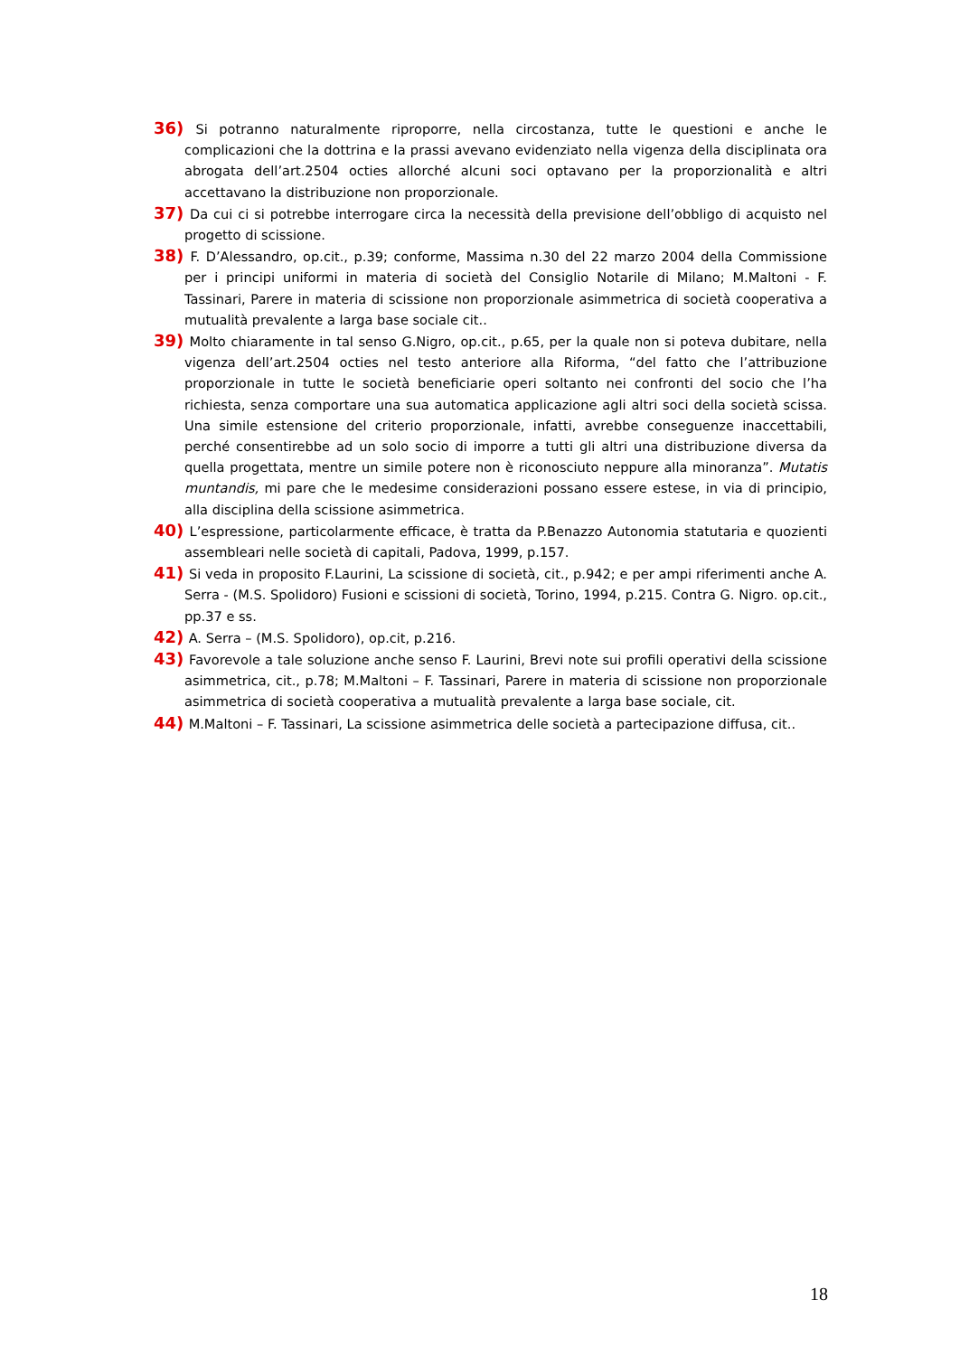36) Si potranno naturalmente riproporre, nella circostanza, tutte le questioni e anche le complicazioni che la dottrina e la prassi avevano evidenziato nella vigenza della disciplinata ora abrogata dell’art.2504 octies allorché alcuni soci optavano per la proporzionalità e altri accettavano la distribuzione non proporzionale.
37) Da cui ci si potrebbe interrogare circa la necessità della previsione dell’obbligo di acquisto nel progetto di scissione.
38) F. D’Alessandro, op.cit., p.39; conforme, Massima n.30 del 22 marzo 2004 della Commissione per i principi uniformi in materia di società del Consiglio Notarile di Milano; M.Maltoni - F. Tassinari, Parere in materia di scissione non proporzionale asimmetrica di società cooperativa a mutualità prevalente a larga base sociale cit..
39) Molto chiaramente in tal senso G.Nigro, op.cit., p.65, per la quale non si poteva dubitare, nella vigenza dell’art.2504 octies nel testo anteriore alla Riforma, “del fatto che l’attribuzione proporzionale in tutte le società beneficiarie operi soltanto nei confronti del socio che l’ha richiesta, senza comportare una sua automatica applicazione agli altri soci della società scissa. Una simile estensione del criterio proporzionale, infatti, avrebbe conseguenze inaccettabili, perché consentirebbe ad un solo socio di imporre a tutti gli altri una distribuzione diversa da quella progettata, mentre un simile potere non è riconosciuto neppure alla minoranza”. Mutatis muntandis, mi pare che le medesime considerazioni possano essere estese, in via di principio, alla disciplina della scissione asimmetrica.
40) L’espressione, particolarmente efficace, è tratta da P.Benazzo Autonomia statutaria e quozienti assembleari nelle società di capitali, Padova, 1999, p.157.
41) Si veda in proposito F.Laurini, La scissione di società, cit., p.942; e per ampi riferimenti anche A. Serra - (M.S. Spolidoro) Fusioni e scissioni di società, Torino, 1994, p.215. Contra G. Nigro. op.cit., pp.37 e ss.
42) A. Serra – (M.S. Spolidoro), op.cit, p.216.
43) Favorevole a tale soluzione anche senso F. Laurini, Brevi note sui profili operativi della scissione asimmetrica, cit., p.78; M.Maltoni – F. Tassinari, Parere in materia di scissione non proporzionale asimmetrica di società cooperativa a mutualità prevalente a larga base sociale, cit.
44) M.Maltoni – F. Tassinari, La scissione asimmetrica delle società a partecipazione diffusa, cit..
18